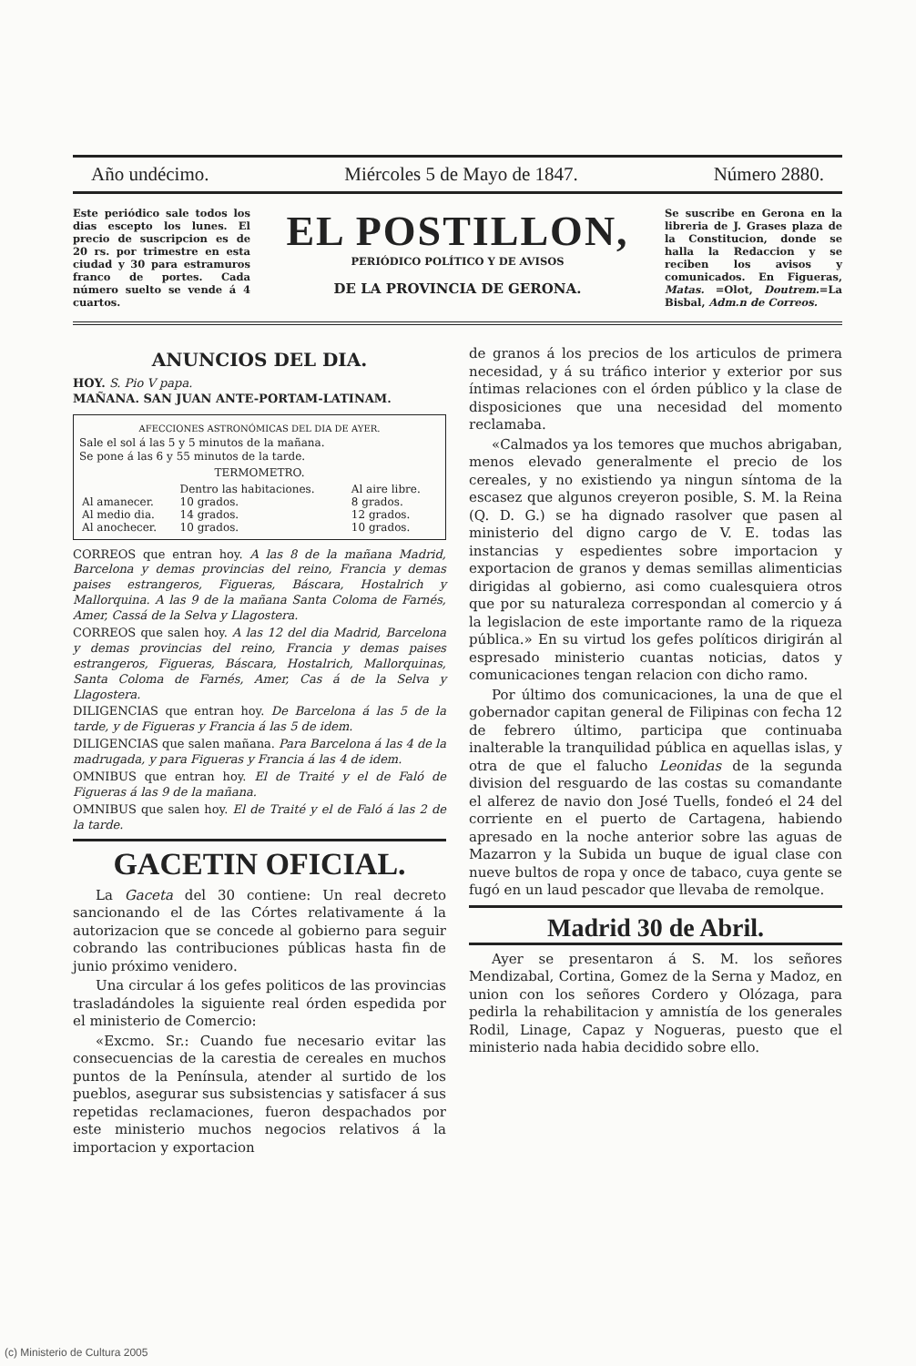Año undécimo. Miércoles 5 de Mayo de 1847. Número 2880.
Este periódico sale todos los dias escepto los lunes. El precio de suscripcion es de 20 rs. por trimestre en esta ciudad y 30 para estramuros franco de portes. Cada número suelto se vende á 4 cuartos.
EL POSTILLON,
PERIÓDICO POLÍTICO Y DE AVISOS
DE LA PROVINCIA DE GERONA.
Se suscribe en Gerona en la libreria de J. Grases plaza de la Constitucion, donde se halla la Redaccion y se reciben los avisos y comunicados. En Figueras, Matas. =Olot, Doutrem.=La Bisbal, Adm.n de Correos.
ANUNCIOS DEL DIA.
HOY. S. Pio V papa.
MAÑANA. SAN JUAN ANTE-PORTAM-LATINAM.
AFECCIONES ASTRONÓMICAS DEL DIA DE AYER.
Sale el sol á las 5 y 5 minutos de la mañana.
Se pone á las 6 y 55 minutos de la tarde.
TERMOMETRO.
| | Dentro las habitaciones. | Al aire libre. |
| --- | --- | --- |
| Al amanecer. | 10 grados. | 8 grados. |
| Al medio dia. | 14 grados. | 12 grados. |
| Al anochecer. | 10 grados. | 10 grados. |
CORREOS que entran hoy. A las 8 de la mañana Madrid, Barcelona y demas provincias del reino, Francia y demas paises estrangeros, Figueras, Báscara, Hostalrich y Mallorquina. A las 9 de la mañana Santa Coloma de Farnés, Amer, Cassá de la Selva y Llagostera.
CORREOS que salen hoy. A las 12 del dia Madrid, Barcelona y demas provincias del reino, Francia y demas paises estrangeros, Figueras, Báscara, Hostalrich, Mallorquinas, Santa Coloma de Farnés, Amer, Cas á de la Selva y Llagostera.
DILIGENCIAS que entran hoy. De Barcelona á las 5 de la tarde, y de Figueras y Francia á las 5 de idem.
DILIGENCIAS que salen mañana. Para Barcelona á las 4 de la madrugada, y para Figueras y Francia á las 4 de idem.
OMNIBUS que entran hoy. El de Traité y el de Faló de Figueras á las 9 de la mañana.
OMNIBUS que salen hoy. El de Traité y el de Faló á las 2 de la tarde.
GACETIN OFICIAL.
La Gaceta del 30 contiene: Un real decreto sancionando el de las Córtes relativamente á la autorizacion que se concede al gobierno para seguir cobrando las contribuciones públicas hasta fin de junio próximo venidero.
Una circular á los gefes politicos de las provincias trasladándoles la siguiente real órden espedida por el ministerio de Comercio:
«Excmo. Sr.: Cuando fue necesario evitar las consecuencias de la carestia de cereales en muchos puntos de la Península, atender al surtido de los pueblos, asegurar sus subsistencias y satisfacer á sus repetidas reclamaciones, fueron despachados por este ministerio muchos negocios relativos á la importacion y exportacion
de granos á los precios de los articulos de primera necesidad, y á su tráfico interior y exterior por sus íntimas relaciones con el órden público y la clase de disposiciones que una necesidad del momento reclamaba.
«Calmados ya los temores que muchos abrigaban, menos elevado generalmente el precio de los cereales, y no existiendo ya ningun síntoma de la escasez que algunos creyeron posible, S. M. la Reina (Q. D. G.) se ha dignado rasolver que pasen al ministerio del digno cargo de V. E. todas las instancias y espedientes sobre importacion y exportacion de granos y demas semillas alimenticias dirigidas al gobierno, asi como cualesquiera otros que por su naturaleza correspondan al comercio y á la legislacion de este importante ramo de la riqueza pública.» En su virtud los gefes políticos dirigirán al espresado ministerio cuantas noticias, datos y comunicaciones tengan relacion con dicho ramo.
Por último dos comunicaciones, la una de que el gobernador capitan general de Filipinas con fecha 12 de febrero último, participa que continuaba inalterable la tranquilidad pública en aquellas islas, y otra de que el falucho Leonidas de la segunda division del resguardo de las costas su comandante el alferez de navio don José Tuells, fondeó el 24 del corriente en el puerto de Cartagena, habiendo apresado en la noche anterior sobre las aguas de Mazarron y la Subida un buque de igual clase con nueve bultos de ropa y once de tabaco, cuya gente se fugó en un laud pescador que llevaba de remolque.
Madrid 30 de Abril.
Ayer se presentaron á S. M. los señores Mendizabal, Cortina, Gomez de la Serna y Madoz, en union con los señores Cordero y Olózaga, para pedirla la rehabilitacion y amnistía de los generales Rodil, Linage, Capaz y Nogueras, puesto que el ministerio nada habia decidido sobre ello.
(c) Ministerio de Cultura 2005